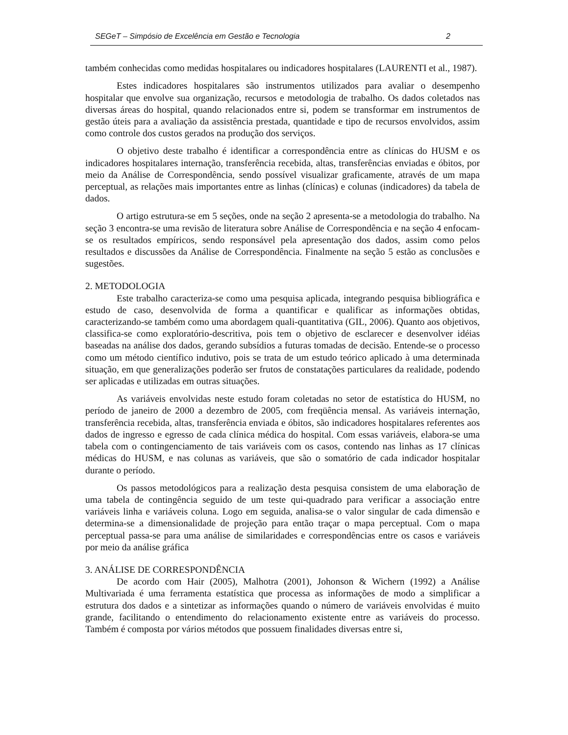SEGeT – Simpósio de Excelência em Gestão e Tecnologia 2
também conhecidas como medidas hospitalares ou indicadores hospitalares (LAURENTI et al., 1987).
Estes indicadores hospitalares são instrumentos utilizados para avaliar o desempenho hospitalar que envolve sua organização, recursos e metodologia de trabalho. Os dados coletados nas diversas áreas do hospital, quando relacionados entre si, podem se transformar em instrumentos de gestão úteis para a avaliação da assistência prestada, quantidade e tipo de recursos envolvidos, assim como controle dos custos gerados na produção dos serviços.
O objetivo deste trabalho é identificar a correspondência entre as clínicas do HUSM e os indicadores hospitalares internação, transferência recebida, altas, transferências enviadas e óbitos, por meio da Análise de Correspondência, sendo possível visualizar graficamente, através de um mapa perceptual, as relações mais importantes entre as linhas (clínicas) e colunas (indicadores) da tabela de dados.
O artigo estrutura-se em 5 seções, onde na seção 2 apresenta-se a metodologia do trabalho. Na seção 3 encontra-se uma revisão de literatura sobre Análise de Correspondência e na seção 4 enfocam-se os resultados empíricos, sendo responsável pela apresentação dos dados, assim como pelos resultados e discussões da Análise de Correspondência. Finalmente na seção 5 estão as conclusões e sugestões.
2. METODOLOGIA
Este trabalho caracteriza-se como uma pesquisa aplicada, integrando pesquisa bibliográfica e estudo de caso, desenvolvida de forma a quantificar e qualificar as informações obtidas, caracterizando-se também como uma abordagem quali-quantitativa (GIL, 2006). Quanto aos objetivos, classifica-se como exploratório-descritiva, pois tem o objetivo de esclarecer e desenvolver idéias baseadas na análise dos dados, gerando subsídios a futuras tomadas de decisão. Entende-se o processo como um método científico indutivo, pois se trata de um estudo teórico aplicado à uma determinada situação, em que generalizações poderão ser frutos de constatações particulares da realidade, podendo ser aplicadas e utilizadas em outras situações.
As variáveis envolvidas neste estudo foram coletadas no setor de estatística do HUSM, no período de janeiro de 2000 a dezembro de 2005, com freqüência mensal. As variáveis internação, transferência recebida, altas, transferência enviada e óbitos, são indicadores hospitalares referentes aos dados de ingresso e egresso de cada clínica médica do hospital. Com essas variáveis, elabora-se uma tabela com o contingenciamento de tais variáveis com os casos, contendo nas linhas as 17 clínicas médicas do HUSM, e nas colunas as variáveis, que são o somatório de cada indicador hospitalar durante o período.
Os passos metodológicos para a realização desta pesquisa consistem de uma elaboração de uma tabela de contingência seguido de um teste qui-quadrado para verificar a associação entre variáveis linha e variáveis coluna. Logo em seguida, analisa-se o valor singular de cada dimensão e determina-se a dimensionalidade de projeção para então traçar o mapa perceptual. Com o mapa perceptual passa-se para uma análise de similaridades e correspondências entre os casos e variáveis por meio da análise gráfica
3. ANÁLISE DE CORRESPONDÊNCIA
De acordo com Hair (2005), Malhotra (2001), Johonson & Wichern (1992) a Análise Multivariada é uma ferramenta estatística que processa as informações de modo a simplificar a estrutura dos dados e a sintetizar as informações quando o número de variáveis envolvidas é muito grande, facilitando o entendimento do relacionamento existente entre as variáveis do processo. Também é composta por vários métodos que possuem finalidades diversas entre si,